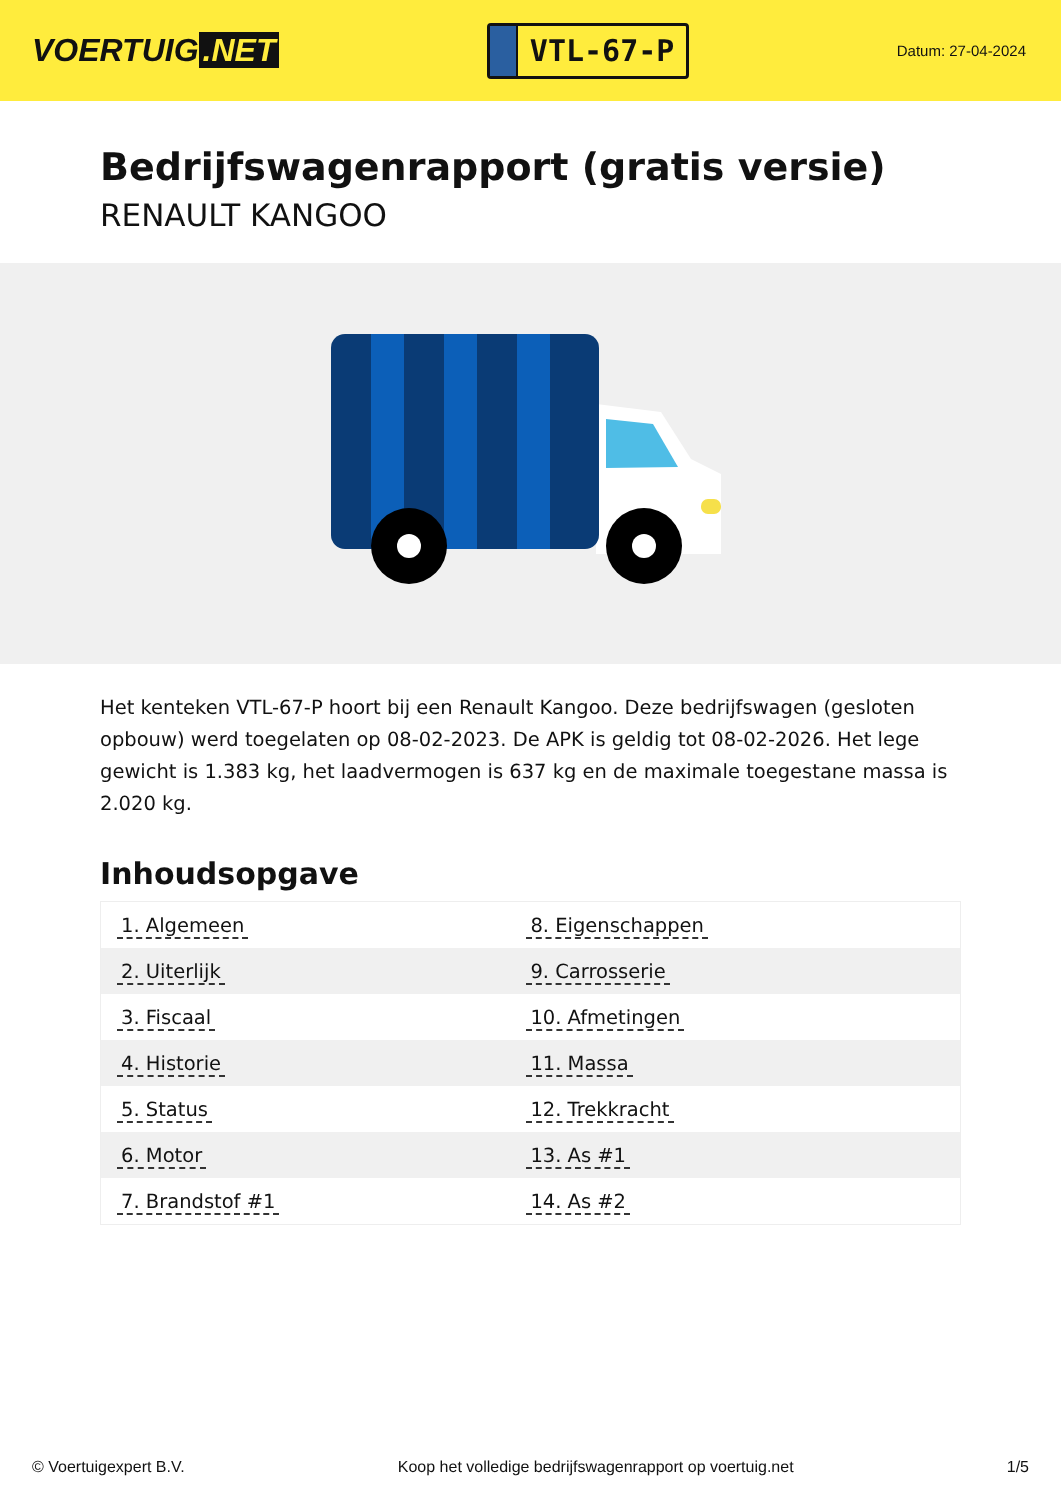VOERTUIG.NET
VTL-67-P
Datum: 27-04-2024
Bedrijfswagenrapport (gratis versie)
RENAULT KANGOO
Het kenteken VTL-67-P hoort bij een Renault Kangoo. Deze bedrijfswagen (gesloten opbouw) werd toegelaten op 08-02-2023. De APK is geldig tot 08-02-2026. Het lege gewicht is 1.383 kg, het laadvermogen is 637 kg en de maximale toegestane massa is 2.020 kg.
Inhoudsopgave
| 1. Algemeen | 8. Eigenschappen |
| 2. Uiterlijk | 9. Carrosserie |
| 3. Fiscaal | 10. Afmetingen |
| 4. Historie | 11. Massa |
| 5. Status | 12. Trekkracht |
| 6. Motor | 13. As #1 |
| 7. Brandstof #1 | 14. As #2 |
© Voertuigexpert B.V. Koop het volledige bedrijfswagenrapport op voertuig.net 1/5